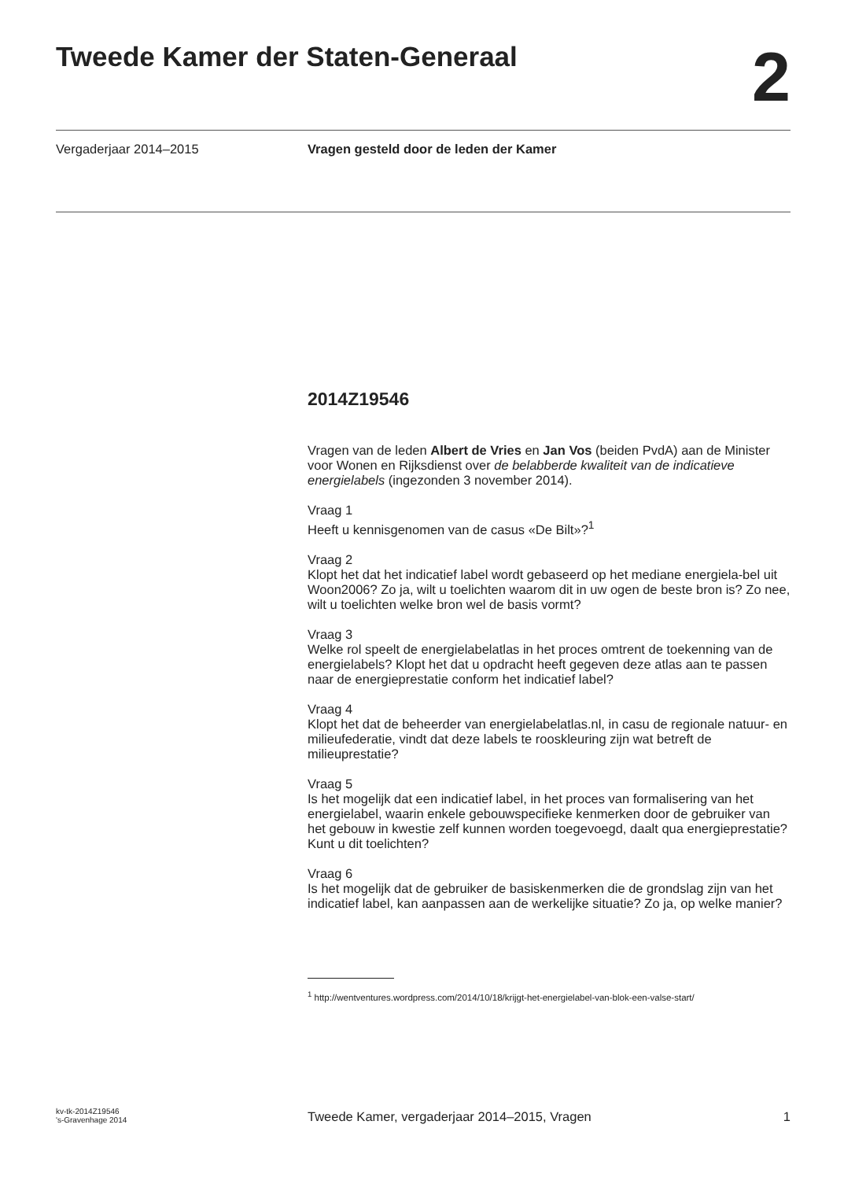Tweede Kamer der Staten-Generaal
2
Vergaderjaar 2014–2015 Vragen gesteld door de leden der Kamer
2014Z19546
Vragen van de leden Albert de Vries en Jan Vos (beiden PvdA) aan de Minister voor Wonen en Rijksdienst over de belabberde kwaliteit van de indicatieve energielabels (ingezonden 3 november 2014).
Vraag 1
Heeft u kennisgenomen van de casus «De Bilt»?<sup>1</sup>
Vraag 2
Klopt het dat het indicatief label wordt gebaseerd op het mediane energiela-bel uit Woon2006? Zo ja, wilt u toelichten waarom dit in uw ogen de beste bron is? Zo nee, wilt u toelichten welke bron wel de basis vormt?
Vraag 3
Welke rol speelt de energielabelatlas in het proces omtrent de toekenning van de energielabels? Klopt het dat u opdracht heeft gegeven deze atlas aan te passen naar de energieprestatie conform het indicatief label?
Vraag 4
Klopt het dat de beheerder van energielabelatlas.nl, in casu de regionale natuur- en milieufederatie, vindt dat deze labels te rooskleuring zijn wat betreft de milieuprestatie?
Vraag 5
Is het mogelijk dat een indicatief label, in het proces van formalisering van het energielabel, waarin enkele gebouwspecifieke kenmerken door de gebruiker van het gebouw in kwestie zelf kunnen worden toegevoegd, daalt qua energieprestatie? Kunt u dit toelichten?
Vraag 6
Is het mogelijk dat de gebruiker de basiskenmerken die de grondslag zijn van het indicatief label, kan aanpassen aan de werkelijke situatie? Zo ja, op welke manier?
<sup>1</sup> http://wentventures.wordpress.com/2014/10/18/krijgt-het-energielabel-van-blok-een-valse-start/
kv-tk-2014Z19546
's-Gravenhage 2014
Tweede Kamer, vergaderjaar 2014–2015, Vragen
1